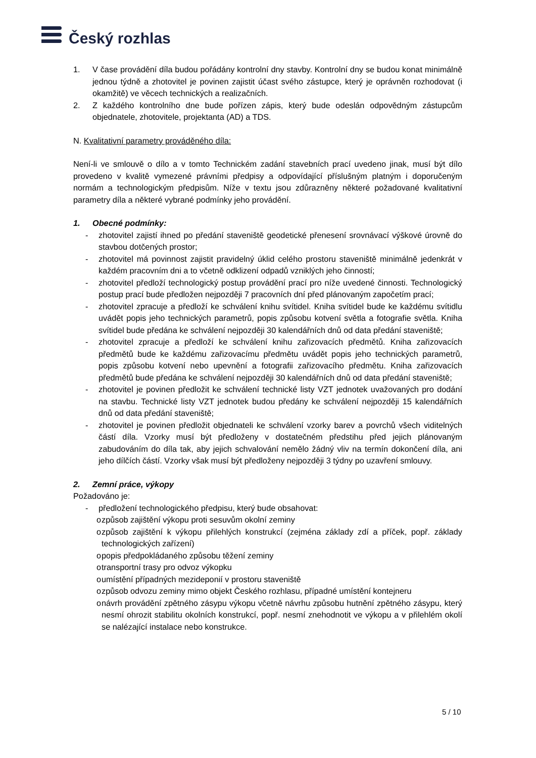Český rozhlas
1. V čase provádění díla budou pořádány kontrolní dny stavby. Kontrolní dny se budou konat minimálně jednou týdně a zhotovitel je povinen zajistit účast svého zástupce, který je oprávněn rozhodovat (i okamžitě) ve věcech technických a realizačních.
2. Z každého kontrolního dne bude pořízen zápis, který bude odeslán odpovědným zástupcům objednatele, zhotovitele, projektanta (AD) a TDS.
N. Kvalitativní parametry prováděného díla:
Není-li ve smlouvě o dílo a v tomto Technickém zadání stavebních prací uvedeno jinak, musí být dílo provedeno v kvalitě vymezené právními předpisy a odpovídající příslušným platným i doporučeným normám a technologickým předpisům. Níže v textu jsou zdůrazněny některé požadované kvalitativní parametry díla a některé vybrané podmínky jeho provádění.
1. Obecné podmínky:
- zhotovitel zajistí ihned po předání staveniště geodetické přenesení srovnávací výškové úrovně do stavbou dotčených prostor;
- zhotovitel má povinnost zajistit pravidelný úklid celého prostoru staveniště minimálně jedenkrát v každém pracovním dni a to včetně odklizení odpadů vzniklých jeho činností;
- zhotovitel předloží technologický postup provádění prací pro níže uvedené činnosti. Technologický postup prací bude předložen nejpozději 7 pracovních dní před plánovaným započetím prací;
- zhotovitel zpracuje a předloží ke schválení knihu svítidel. Kniha svítidel bude ke každému svítidlu uvádět popis jeho technických parametrů, popis způsobu kotvení světla a fotografie světla. Kniha svítidel bude předána ke schválení nejpozději 30 kalendářních dnů od data předání staveniště;
- zhotovitel zpracuje a předloží ke schválení knihu zařizovacích předmětů. Kniha zařizovacích předmětů bude ke každému zařizovacímu předmětu uvádět popis jeho technických parametrů, popis způsobu kotvení nebo upevnění a fotografii zařizovacího předmětu. Kniha zařizovacích předmětů bude předána ke schválení nejpozději 30 kalendářních dnů od data předání staveniště;
- zhotovitel je povinen předložit ke schválení technické listy VZT jednotek uvažovaných pro dodání na stavbu. Technické listy VZT jednotek budou předány ke schválení nejpozději 15 kalendářních dnů od data předání staveniště;
- zhotovitel je povinen předložit objednateli ke schválení vzorky barev a povrchů všech viditelných částí díla. Vzorky musí být předloženy v dostatečném předstihu před jejich plánovaným zabudováním do díla tak, aby jejich schvalování nemělo žádný vliv na termín dokončení díla, ani jeho dílčích částí. Vzorky však musí být předloženy nejpozději 3 týdny po uzavření smlouvy.
2. Zemní práce, výkopy
Požadováno je:
- předložení technologického předpisu, který bude obsahovat:
o způsob zajištění výkopu proti sesuvům okolní zeminy
o způsob zajištění k výkopu přilehlých konstrukcí (zejména základy zdí a příček, popř. základy technologických zařízení)
o popis předpokládaného způsobu těžení zeminy
o transportní trasy pro odvoz výkopku
o umístění případných mezideponií v prostoru staveniště
o způsob odvozu zeminy mimo objekt Českého rozhlasu, případné umístění kontejneru
o návrh provádění zpětného zásypu výkopu včetně návrhu způsobu hutnění zpětného zásypu, který nesmí ohrozit stabilitu okolních konstrukcí, popř. nesmí znehodnotit ve výkopu a v přilehlém okolí se nalézající instalace nebo konstrukce.
5 / 10